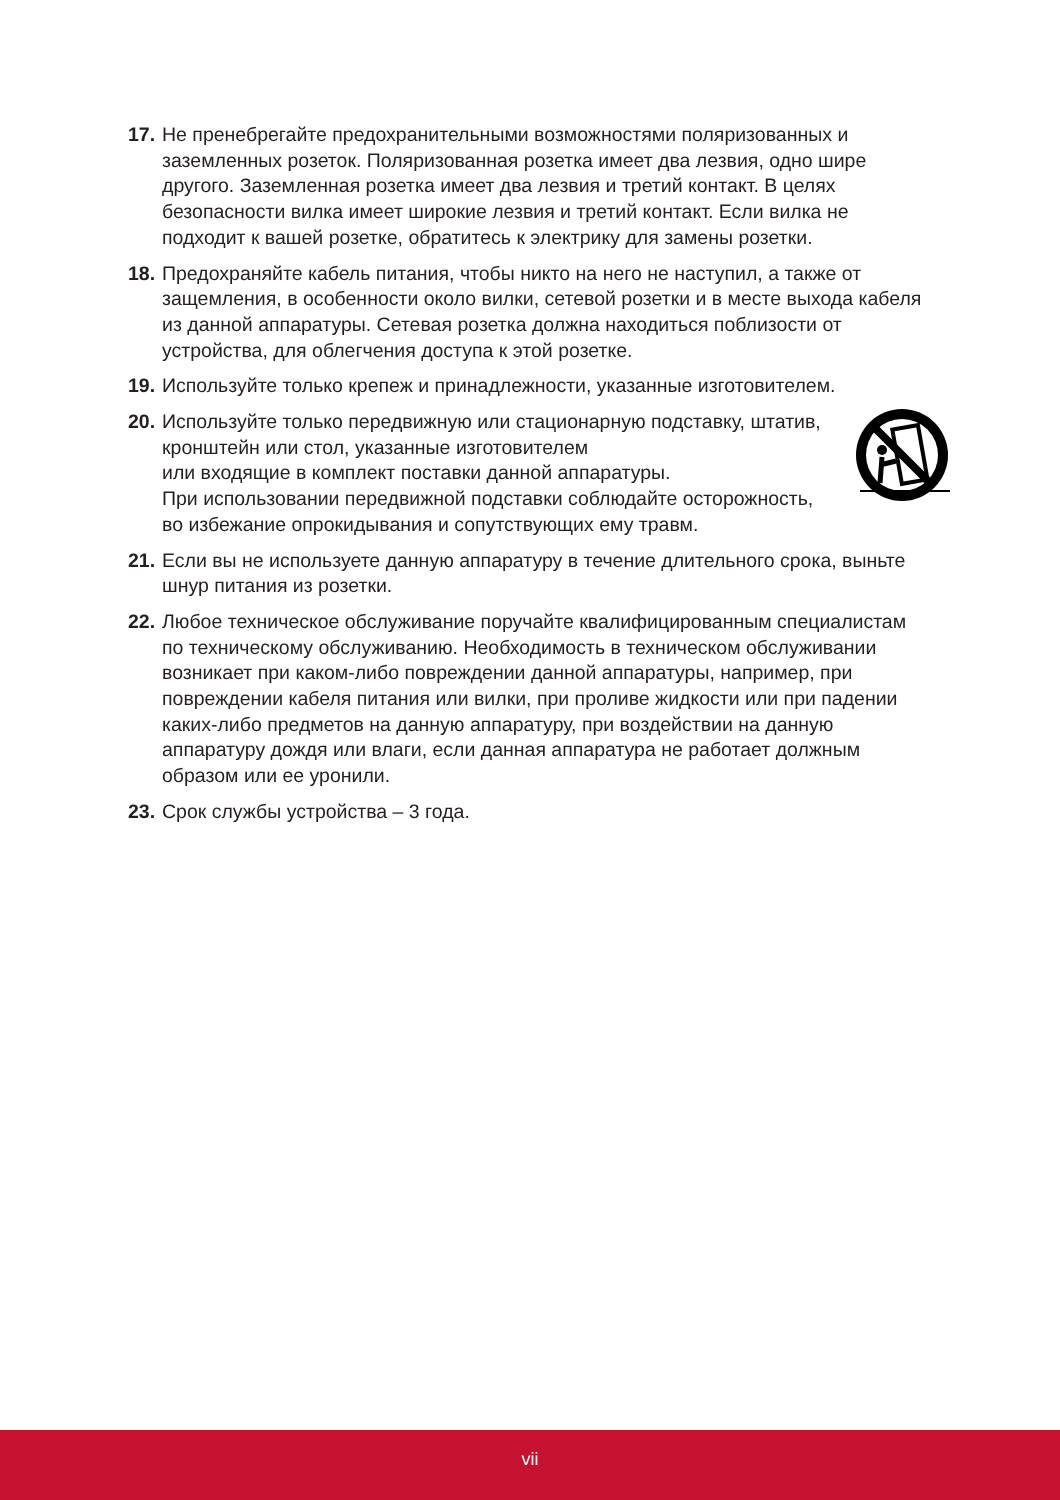17.
Не пренебрегайте предохранительными возможностями поляризованных и заземленных розеток. Поляризованная розетка имеет два лезвия, одно шире другого. Заземленная розетка имеет два лезвия и третий контакт. В целях безопасности вилка имеет широкие лезвия и третий контакт. Если вилка не подходит к вашей розетке, обратитесь к электрику для замены розетки.
18.
Предохраняйте кабель питания, чтобы никто на него не наступил, а также от защемления, в особенности около вилки, сетевой розетки и в месте выхода кабеля из данной аппаратуры. Сетевая розетка должна находиться поблизости от устройства, для облегчения доступа к этой розетке.
19.
Используйте только крепеж и принадлежности, указанные изготовителем.
20.
Используйте только передвижную или стационарную подставку, штатив, кронштейн или стол, указанные изготовителем
или входящие в комплект поставки данной аппаратуры.
При использовании передвижной подставки соблюдайте осторожность, во избежание опрокидывания и сопутствующих ему травм.
21.
Если вы не используете данную аппаратуру в течение длительного срока, выньте шнур питания из розетки.
22.
Любое техническое обслуживание поручайте квалифицированным специалистам по техническому обслуживанию. Необходимость в техническом обслуживании возникает при каком-либо повреждении данной аппаратуры, например, при повреждении кабеля питания или вилки, при проливе жидкости или при падении каких-либо предметов на данную аппаратуру, при воздействии на данную аппаратуру дождя или влаги, если данная аппаратура не работает должным образом или ее уронили.
23.
Срок службы устройства – 3 года.
vii